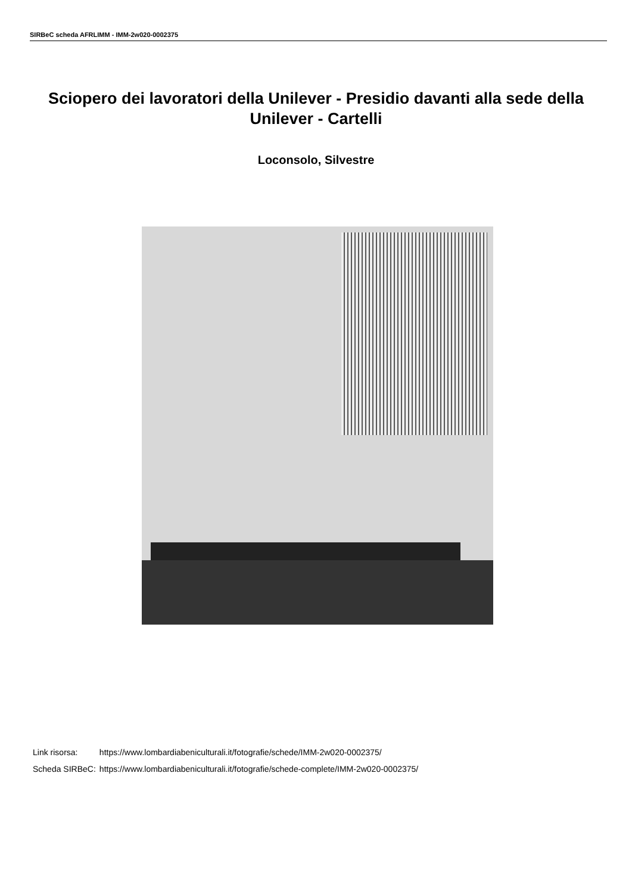SIRBeC scheda AFRLIMM - IMM-2w020-0002375
Sciopero dei lavoratori della Unilever - Presidio davanti alla sede della Unilever - Cartelli
Loconsolo, Silvestre
| Link risorsa: | https://www.lombardiabeniculturali.it/fotografie/schede/IMM-2w020-0002375/ |
| Scheda SIRBeC: | https://www.lombardiabeniculturali.it/fotografie/schede-complete/IMM-2w020-0002375/ |